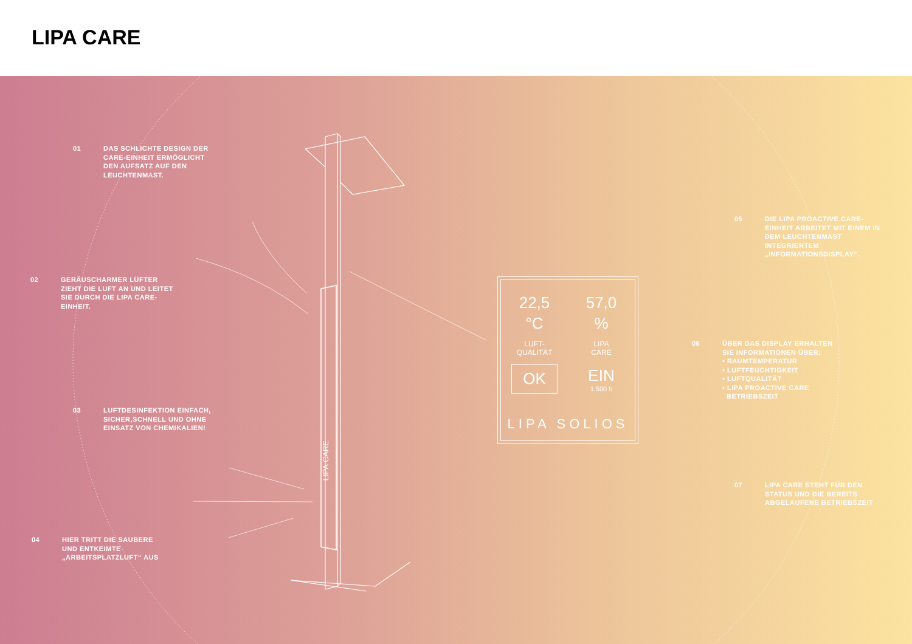LIPA CARE
01 DAS SCHLICHTE DESIGN DER
CARE-EINHEIT ERMÖGLICHT
DEN AUFSATZ AUF DEN
LEUCHTENMAST.
02 GERÄUSCHARMER LÜFTER
ZIEHT DIE LUFT AN UND LEITET
SIE DURCH DIE LIPA CARE-
EINHEIT.
03 LUFTDESINFEKTION EINFACH,
SICHER,SCHNELL UND OHNE
EINSATZ VON CHEMIKALIEN!
04 HIER TRITT DIE SAUBERE
UND ENTKEIMTE
„ARBEITSPLATZLUFT“ AUS
05 DIE LIPA PROACTIVE CARE-
EINHEIT ARBEITET MIT EINEM IN
DEM LEUCHTENMAST
INTEGRIERTEM
„INFORMATIONSDISPLAY“.
06 ÜBER DAS DISPLAY ERHALTEN
SIE INFORMATIONEN ÜBER:
• RAUMTEMPERATUR
• LUFTFEUCHTIGKEIT
• LUFTQUALITÄT
• LIPA PROACTIVE CARE
BETRIEBSZEIT
07 LIPA CARE STEHT FÜR DEN
STATUS UND DIE BEREITS
ABGELAUFENE BETRIEBSZEIT
LIPA CARE
22,5
°C
LUFT-
QUALITÄT
OK
57,0
%
LIPA
CARE
EIN
1.500 h
LIPA SOLIOS